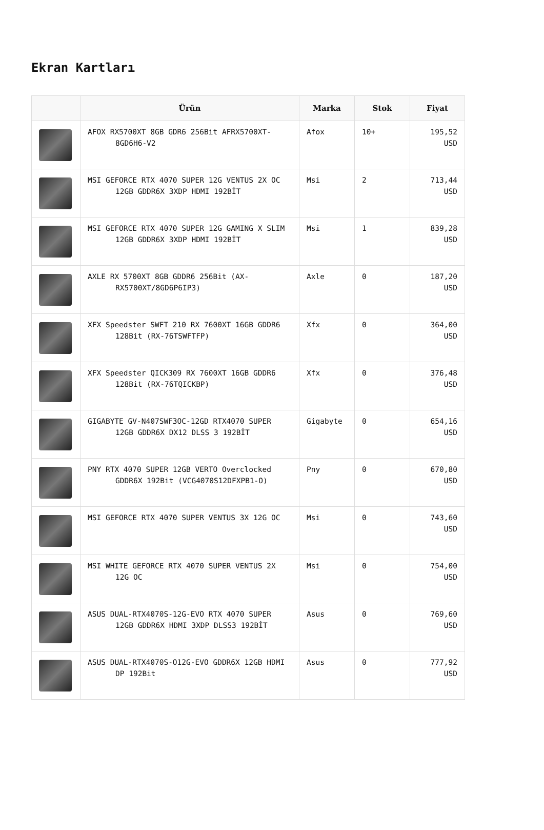Ekran Kartları
| | Ürün | Marka | Stok | Fiyat |
| --- | --- | --- | --- | --- |
| | AFOX RX5700XT 8GB GDR6 256Bit AFRX5700XT-8GD6H6-V2 | Afox | 10+ | 195,52 USD |
| | MSI GEFORCE RTX 4070 SUPER 12G VENTUS 2X OC 12GB GDDR6X 3XDP HDMI 192BİT | Msi | 2 | 713,44 USD |
| | MSI GEFORCE RTX 4070 SUPER 12G GAMING X SLIM 12GB GDDR6X 3XDP HDMI 192BİT | Msi | 1 | 839,28 USD |
| | AXLE RX 5700XT 8GB GDDR6 256Bit (AX-RX5700XT/8GD6P6IP3) | Axle | 0 | 187,20 USD |
| | XFX Speedster SWFT 210 RX 7600XT 16GB GDDR6 128Bit (RX-76TSWFTFP) | Xfx | 0 | 364,00 USD |
| | XFX Speedster QICK309 RX 7600XT 16GB GDDR6 128Bit (RX-76TQICKBP) | Xfx | 0 | 376,48 USD |
| | GIGABYTE GV-N407SWF3OC-12GD RTX4070 SUPER 12GB GDDR6X DX12 DLSS 3 192BİT | Gigabyte | 0 | 654,16 USD |
| | PNY RTX 4070 SUPER 12GB VERTO Overclocked GDDR6X 192Bit (VCG4070S12DFXPB1-O) | Pny | 0 | 670,80 USD |
| | MSI GEFORCE RTX 4070 SUPER VENTUS 3X 12G OC | Msi | 0 | 743,60 USD |
| | MSI WHITE GEFORCE RTX 4070 SUPER VENTUS 2X 12G OC | Msi | 0 | 754,00 USD |
| | ASUS DUAL-RTX4070S-12G-EVO RTX 4070 SUPER 12GB GDDR6X HDMI 3XDP DLSS3 192BİT | Asus | 0 | 769,60 USD |
| | ASUS DUAL-RTX4070S-O12G-EVO GDDR6X 12GB HDMI DP 192Bit | Asus | 0 | 777,92 USD |